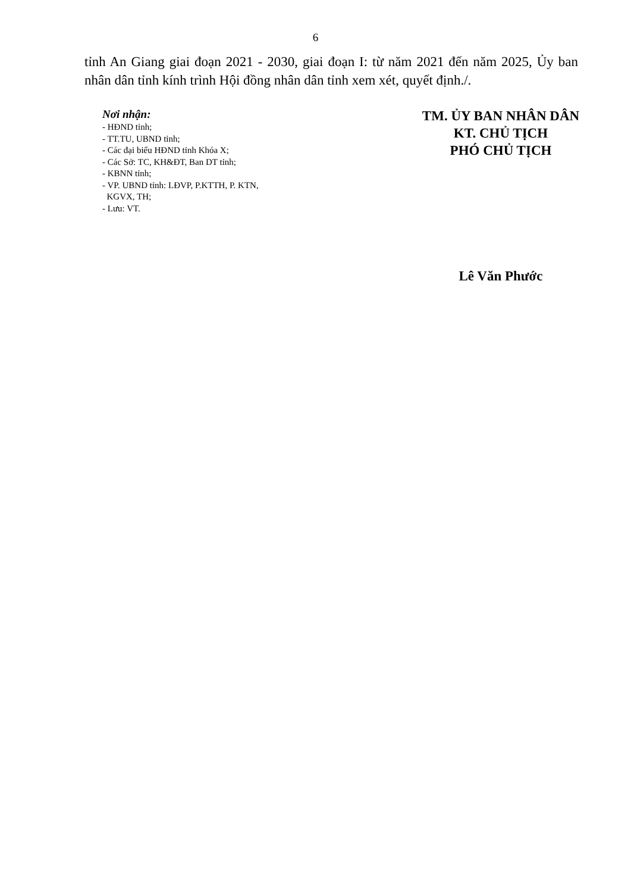6
tỉnh An Giang giai đoạn 2021 - 2030, giai đoạn I: từ năm 2021 đến năm 2025, Ủy ban nhân dân tỉnh kính trình Hội đồng nhân dân tỉnh xem xét, quyết định./.
Nơi nhận:
- HĐND tỉnh;
- TT.TU, UBND tỉnh;
- Các đại biểu HĐND tỉnh Khóa X;
- Các Sở: TC, KH&ĐT, Ban DT tỉnh;
- KBNN tỉnh;
- VP. UBND tỉnh: LĐVP, P.KTTH, P. KTN,
KGVX, TH;
- Lưu: VT.
TM. ỦY BAN NHÂN DÂN
KT. CHỦ TỊCH
PHÓ CHỦ TỊCH
Lê Văn Phước